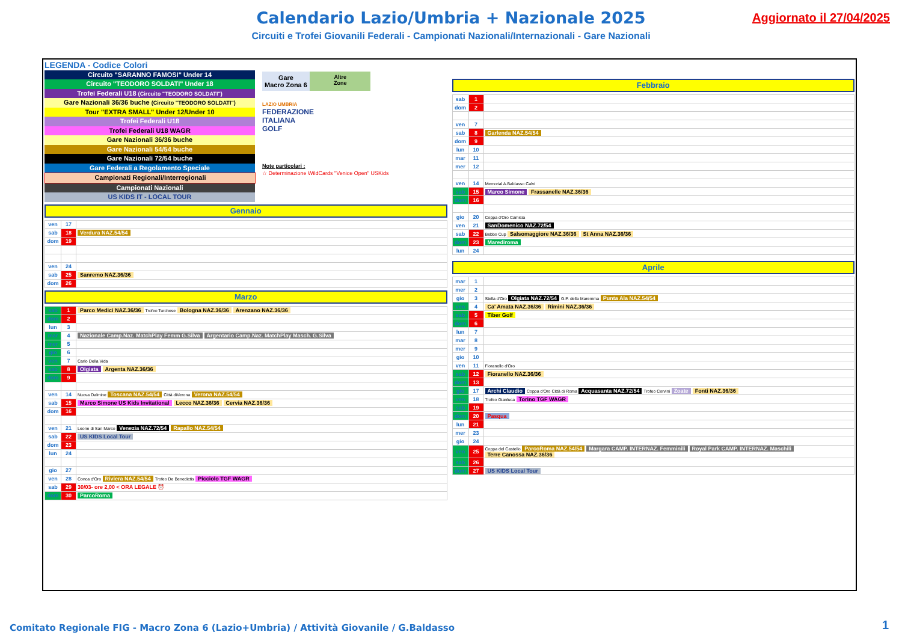Calendario Lazio/Umbria + Nazionale 2025
Circuiti e Trofei Giovanili Federali - Campionati Nazionali/Internazionali - Gare Nazionali
Aggiornato il 27/04/2025
LEGENDA - Codice Colori
Circuito "SARANNO FAMOSI" Under 14
Circuito "TEODORO SOLDATI" Under 18
Trofei Federali U18 (Circuito "TEODORO SOLDATI")
Gare Nazionali 36/36 buche (Circuito "TEODORO SOLDATI")
Tour "EXTRA SMALL" Under 12/Under 10
Trofei Federali U18
Trofei Federali U18 WAGR
Gare Nazionali 36/36 buche
Gare Nazionali 54/54 buche
Gare Nazionali 72/54 buche
Gare Federali a Regolamento Speciale
Campionati Regionali/Interregionali
Campionati Nazionali
US KIDS IT - LOCAL TOUR
Gare
Macro Zona 6
Altre
Zone
LAZIO UMBRIA
FEDERAZIONE
ITALIANA
GOLF
Note particolari :
☆ Determinazione WildCards "Venice Open" USKids
Gennaio
| ven | 17 | |
| sab | 18 | Verdura NAZ.54/54 |
| dom | 19 | |
| ven | 24 | |
| sab | 25 | Sanremo NAZ.36/36 |
| dom | 26 | |
Marzo
| sab | 1 | Parco Medici NAZ.36/36 Trofeo Turchese Bologna NAZ.36/36 Arenzano NAZ.36/36 |
| dom | 2 | |
| lun | 3 | |
| mar | 4 | Nazionale Camp.Naz. MatchPlay Femm G.Silva Argentario Camp.Naz. MatchPlay Masch. G.Silva |
| mer | 5 | |
| gio | 6 | |
| ven | 7 | Carlo Della Vida |
| sab | 8 | Olgiata Argenta NAZ.36/36 |
| dom | 9 | |
| ven | 14 | Nuova Dalmine Toscana NAZ.54/54 Città diVerona Verona NAZ.54/54 |
| sab | 15 | Marco Simone US Kids Invitational Lecco NAZ.36/36 Cervia NAZ.36/36 |
| dom | 16 | |
| ven | 21 | Leone di San Marco Venezia NAZ.72/54 Rapallo NAZ.54/54 |
| sab | 22 | US KIDS Local Tour |
| dom | 23 | |
| lun | 24 | |
| gio | 27 | |
| ven | 28 | Conca d'Oro Riviera NAZ.54/54 Trofeo De Benedictis Picciolo TGF WAGR |
| sab | 29 | 30/03- ore 2,00 < ORA LEGALE ⏰ |
| dom | 30 | ParcoRoma |
Febbraio
| sab | 1 | |
| dom | 2 | |
| ven | 7 | |
| sab | 8 | Garlenda NAZ.54/54 |
| dom | 9 | |
| lun | 10 | |
| mar | 11 | |
| mer | 12 | |
| ven | 14 | Memorial A.Baldasso Calvi |
| sab | 15 | Marco Simone Frassanelle NAZ.36/36 |
| dom | 16 | |
| gio | 20 | Coppa d'Oro Camicia |
| ven | 21 | SanDomenico NAZ.72/54 |
| sab | 22 | Bebbo Cup Salsomaggiore NAZ.36/36 St Anna NAZ.36/36 |
| dom | 23 | Marediroma |
| lun | 24 | |
Aprile
| mar | 1 | |
| mer | 2 | |
| gio | 3 | Stella d'Oro Olgiata NAZ.72/54 G.P. della Maremma Punta Ala NAZ.54/54 |
| ven | 4 | Ca' Amata NAZ.36/36 Rimini NAZ.36/36 |
| sab | 5 | Tiber Golf |
| dom | 6 | |
| lun | 7 | |
| mar | 8 | |
| mer | 9 | |
| gio | 10 | |
| ven | 11 | Fioranello d'Oro |
| sab | 12 | Fioranello NAZ.36/36 |
| dom | 13 | |
| gio | 17 | Archi Claudio Coppa d'Oro Città di Roma Acquasanta NAZ.72/54 Trofeo Corvini Zoate Fonti NAZ.36/36 |
| ven | 18 | Trofeo Gianluca Torino TGF WAGR |
| sab | 19 | |
| dom | 20 | Pasqua |
| lun | 21 | |
| mer | 23 | |
| gio | 24 | |
| ven | 25 | Coppa del Castello ParcoRoma NAZ.54/54 Margara CAMP. INTERNAZ. Femminili Royal Park CAMP. INTERNAZ. Maschili Terre Canossa NAZ.36/36 |
| sab | 26 | |
| dom | 27 | US KIDS Local Tour |
Comitato Regionale FIG - Macro Zona 6 (Lazio+Umbria) / Attività Giovanile / G.Baldasso
1